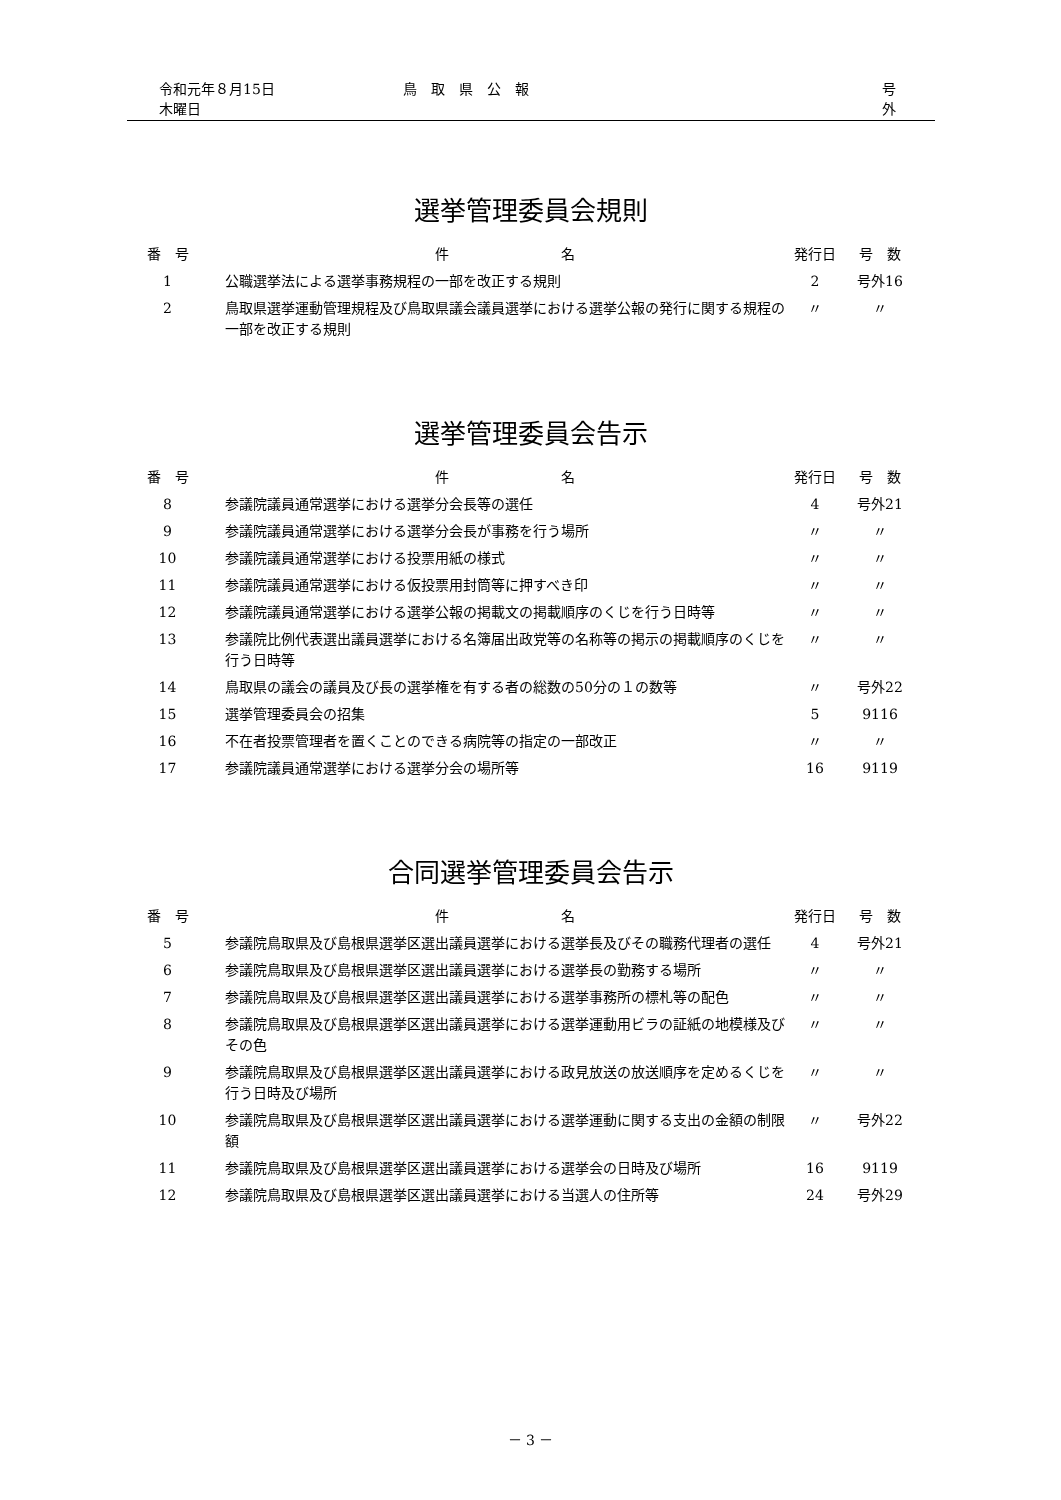令和元年８月15日　木曜日 鳥　取　県　公　報 号　　外
選挙管理委員会規則
| 番 号 | 件 名 | 発行日 | 号 数 |
| --- | --- | --- | --- |
| 1 | 公職選挙法による選挙事務規程の一部を改正する規則 | 2 | 号外16 |
| 2 | 鳥取県選挙運動管理規程及び鳥取県議会議員選挙における選挙公報の発行に関する規程の一部を改正する規則 | 〃 | 〃 |
選挙管理委員会告示
| 番 号 | 件 名 | 発行日 | 号 数 |
| --- | --- | --- | --- |
| 8 | 参議院議員通常選挙における選挙分会長等の選任 | 4 | 号外21 |
| 9 | 参議院議員通常選挙における選挙分会長が事務を行う場所 | 〃 | 〃 |
| 10 | 参議院議員通常選挙における投票用紙の様式 | 〃 | 〃 |
| 11 | 参議院議員通常選挙における仮投票用封筒等に押すべき印 | 〃 | 〃 |
| 12 | 参議院議員通常選挙における選挙公報の掲載文の掲載順序のくじを行う日時等 | 〃 | 〃 |
| 13 | 参議院比例代表選出議員選挙における名簿届出政党等の名称等の掲示の掲載順序のくじを行う日時等 | 〃 | 〃 |
| 14 | 鳥取県の議会の議員及び長の選挙権を有する者の総数の50分の１の数等 | 〃 | 号外22 |
| 15 | 選挙管理委員会の招集 | 5 | 9116 |
| 16 | 不在者投票管理者を置くことのできる病院等の指定の一部改正 | 〃 | 〃 |
| 17 | 参議院議員通常選挙における選挙分会の場所等 | 16 | 9119 |
合同選挙管理委員会告示
| 番 号 | 件 名 | 発行日 | 号 数 |
| --- | --- | --- | --- |
| 5 | 参議院鳥取県及び島根県選挙区選出議員選挙における選挙長及びその職務代理者の選任 | 4 | 号外21 |
| 6 | 参議院鳥取県及び島根県選挙区選出議員選挙における選挙長の勤務する場所 | 〃 | 〃 |
| 7 | 参議院鳥取県及び島根県選挙区選出議員選挙における選挙事務所の標札等の配色 | 〃 | 〃 |
| 8 | 参議院鳥取県及び島根県選挙区選出議員選挙における選挙運動用ビラの証紙の地模様及びその色 | 〃 | 〃 |
| 9 | 参議院鳥取県及び島根県選挙区選出議員選挙における政見放送の放送順序を定めるくじを行う日時及び場所 | 〃 | 〃 |
| 10 | 参議院鳥取県及び島根県選挙区選出議員選挙における選挙運動に関する支出の金額の制限額 | 〃 | 号外22 |
| 11 | 参議院鳥取県及び島根県選挙区選出議員選挙における選挙会の日時及び場所 | 16 | 9119 |
| 12 | 参議院鳥取県及び島根県選挙区選出議員選挙における当選人の住所等 | 24 | 号外29 |
－ 3 －